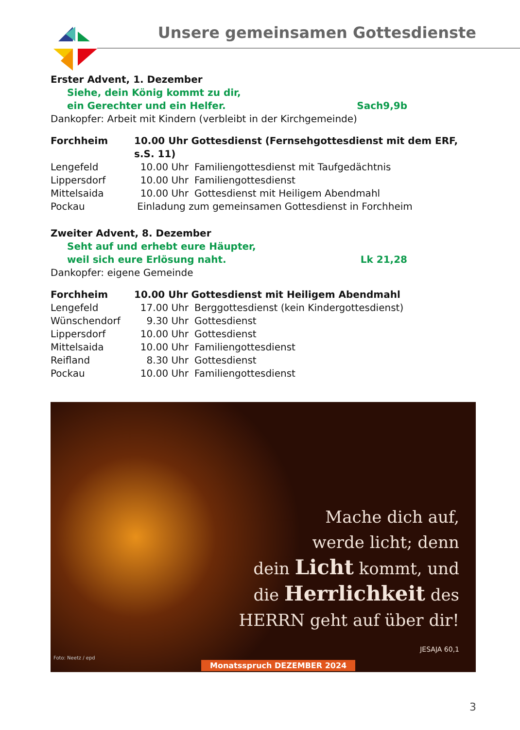Unsere gemeinsamen Gottesdienste
Erster Advent, 1. Dezember
Siehe, dein König kommt zu dir,
ein Gerechter und ein Helfer. Sach9,9b
Dankopfer: Arbeit mit Kindern (verbleibt in der Kirchgemeinde)
| Forchheim | 10.00 Uhr Gottesdienst (Fernsehgottesdienst mit dem ERF, s.S. 11) | |
| Lengefeld | 10.00 Uhr | Familiengottesdienst mit Taufgedächtnis |
| Lippersdorf | 10.00 Uhr | Familiengottesdienst |
| Mittelsaida | 10.00 Uhr | Gottesdienst mit Heiligem Abendmahl |
| Pockau | Einladung zum gemeinsamen Gottesdienst in Forchheim | |
Zweiter Advent, 8. Dezember
Seht auf und erhebt eure Häupter,
weil sich eure Erlösung naht. Lk 21,28
Dankopfer: eigene Gemeinde
| Forchheim | 10.00 Uhr Gottesdienst mit Heiligem Abendmahl | |
| Lengefeld | 17.00 Uhr | Berggottesdienst (kein Kindergottesdienst) |
| Wünschendorf | 9.30 Uhr | Gottesdienst |
| Lippersdorf | 10.00 Uhr | Gottesdienst |
| Mittelsaida | 10.00 Uhr | Familiengottesdienst |
| Reifland | 8.30 Uhr | Gottesdienst |
| Pockau | 10.00 Uhr | Familiengottesdienst |
Mache dich auf,
werde licht; denn
dein Licht kommt, und
die Herrlichkeit des
HERRN geht auf über dir!
JESAJA 60,1
Monatsspruch DEZEMBER 2024
Foto: Neetz / epd
3